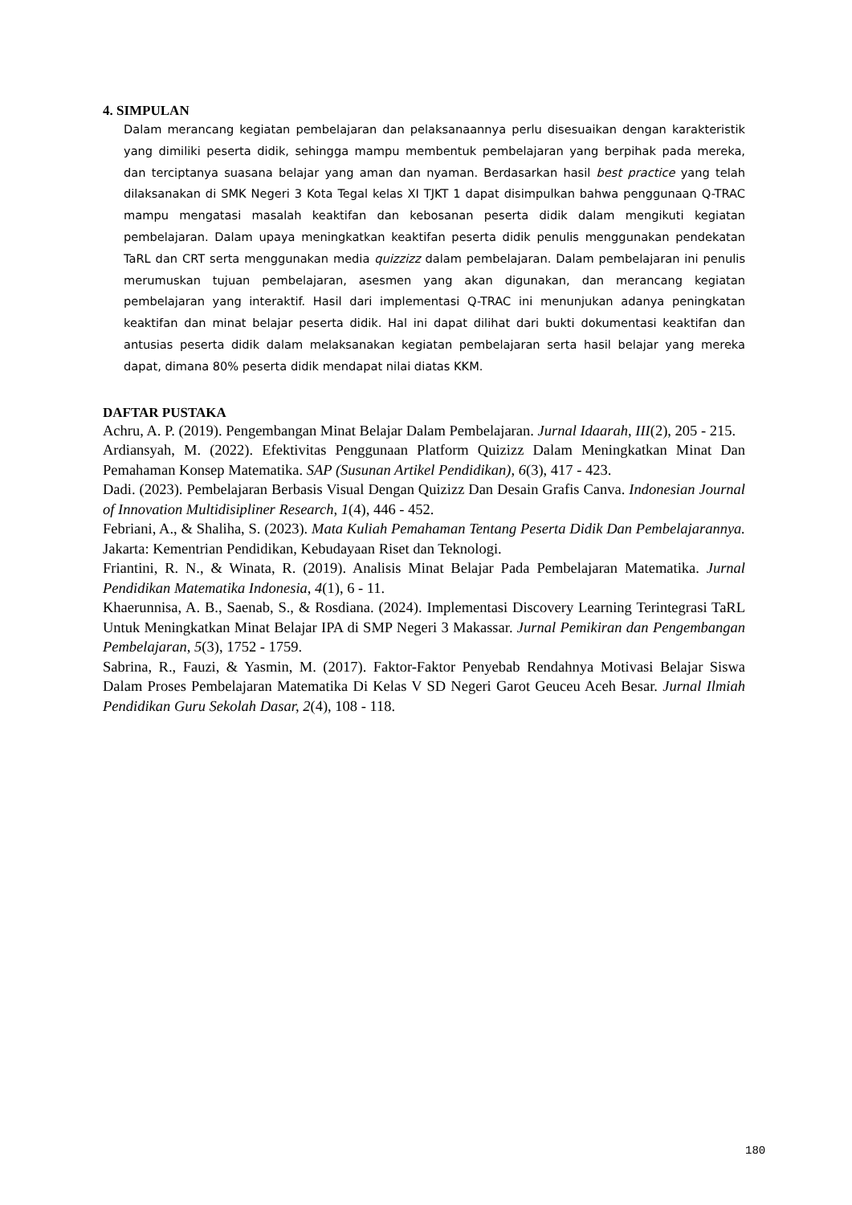4. SIMPULAN
Dalam merancang kegiatan pembelajaran dan pelaksanaannya perlu disesuaikan dengan karakteristik yang dimiliki peserta didik, sehingga mampu membentuk pembelajaran yang berpihak pada mereka, dan terciptanya suasana belajar yang aman dan nyaman. Berdasarkan hasil best practice yang telah dilaksanakan di SMK Negeri 3 Kota Tegal kelas XI TJKT 1 dapat disimpulkan bahwa penggunaan Q-TRAC mampu mengatasi masalah keaktifan dan kebosanan peserta didik dalam mengikuti kegiatan pembelajaran. Dalam upaya meningkatkan keaktifan peserta didik penulis menggunakan pendekatan TaRL dan CRT serta menggunakan media quizzizz dalam pembelajaran. Dalam pembelajaran ini penulis merumuskan tujuan pembelajaran, asesmen yang akan digunakan, dan merancang kegiatan pembelajaran yang interaktif. Hasil dari implementasi Q-TRAC ini menunjukan adanya peningkatan keaktifan dan minat belajar peserta didik. Hal ini dapat dilihat dari bukti dokumentasi keaktifan dan antusias peserta didik dalam melaksanakan kegiatan pembelajaran serta hasil belajar yang mereka dapat, dimana 80% peserta didik mendapat nilai diatas KKM.
DAFTAR PUSTAKA
Achru, A. P. (2019). Pengembangan Minat Belajar Dalam Pembelajaran. Jurnal Idaarah, III(2), 205 - 215.
Ardiansyah, M. (2022). Efektivitas Penggunaan Platform Quizizz Dalam Meningkatkan Minat Dan Pemahaman Konsep Matematika. SAP (Susunan Artikel Pendidikan), 6(3), 417 - 423.
Dadi. (2023). Pembelajaran Berbasis Visual Dengan Quizizz Dan Desain Grafis Canva. Indonesian Journal of Innovation Multidisipliner Research, 1(4), 446 - 452.
Febriani, A., & Shaliha, S. (2023). Mata Kuliah Pemahaman Tentang Peserta Didik Dan Pembelajarannya. Jakarta: Kementrian Pendidikan, Kebudayaan Riset dan Teknologi.
Friantini, R. N., & Winata, R. (2019). Analisis Minat Belajar Pada Pembelajaran Matematika. Jurnal Pendidikan Matematika Indonesia, 4(1), 6 - 11.
Khaerunnisa, A. B., Saenab, S., & Rosdiana. (2024). Implementasi Discovery Learning Terintegrasi TaRL Untuk Meningkatkan Minat Belajar IPA di SMP Negeri 3 Makassar. Jurnal Pemikiran dan Pengembangan Pembelajaran, 5(3), 1752 - 1759.
Sabrina, R., Fauzi, & Yasmin, M. (2017). Faktor-Faktor Penyebab Rendahnya Motivasi Belajar Siswa Dalam Proses Pembelajaran Matematika Di Kelas V SD Negeri Garot Geuceu Aceh Besar. Jurnal Ilmiah Pendidikan Guru Sekolah Dasar, 2(4), 108 - 118.
180